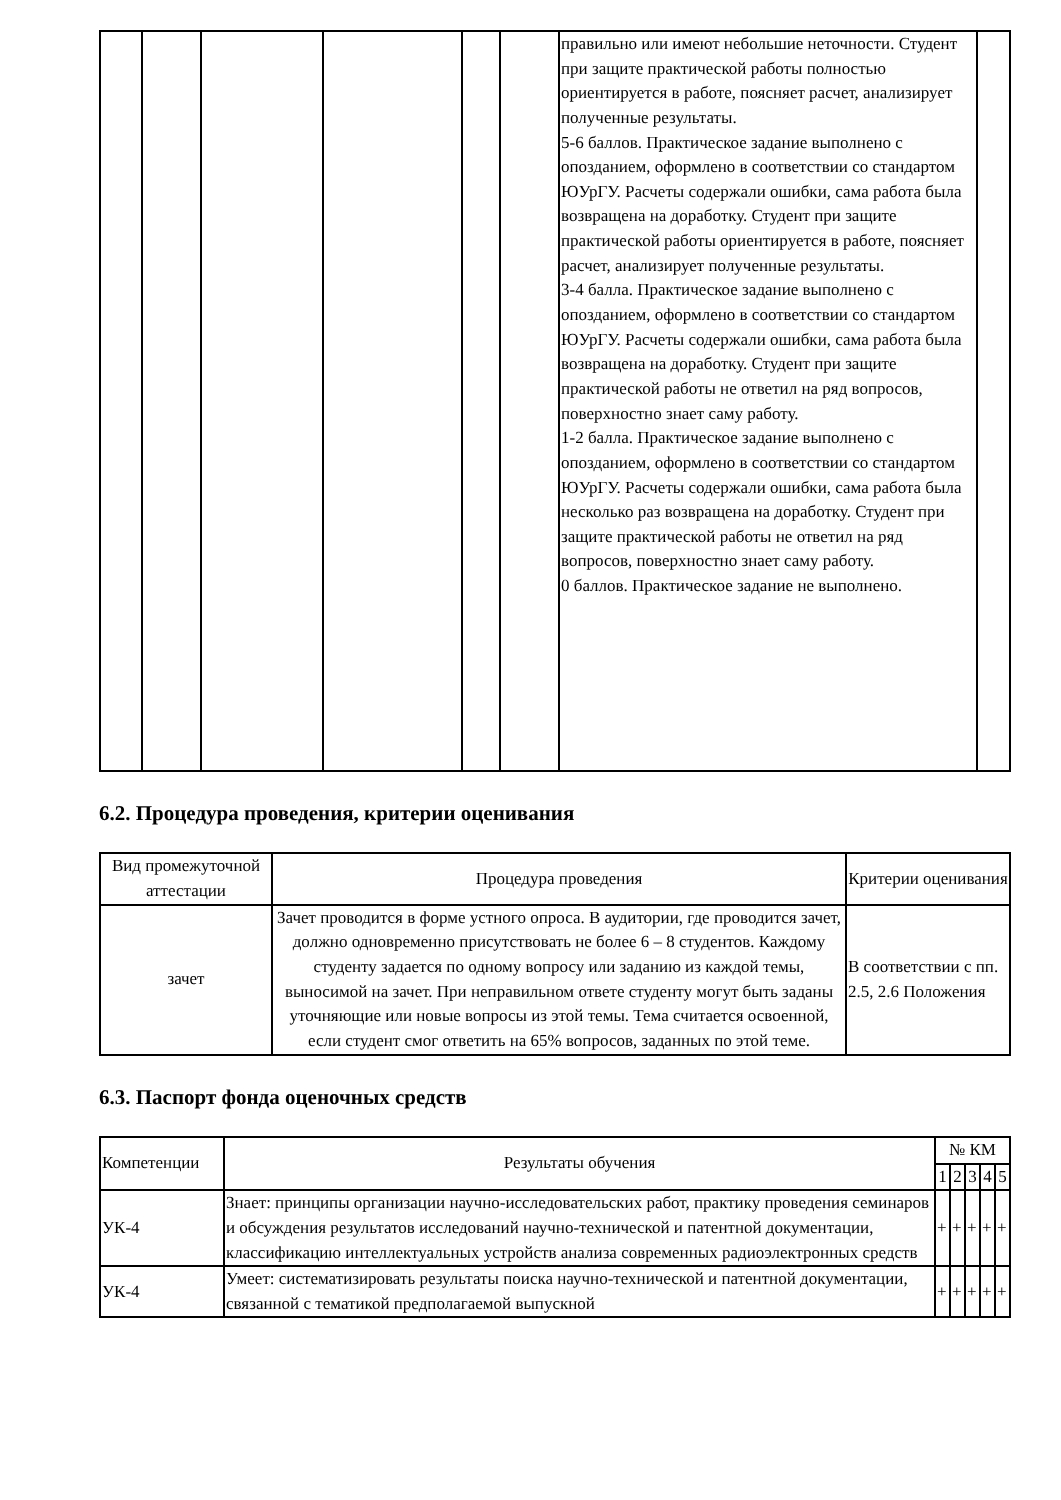| | | | | | | правильно или имеют небольшие неточности. Студент при защите практической работы полностью ориентируется в работе, поясняет расчет, анализирует полученные результаты. 5-6 баллов. Практическое задание выполнено с опозданием, оформлено в соответствии со стандартом ЮУрГУ. Расчеты содержали ошибки, сама работа была возвращена на доработку. Студент при защите практической работы ориентируется в работе, поясняет расчет, анализирует полученные результаты. 3-4 балла. Практическое задание выполнено с опозданием, оформлено в соответствии со стандартом ЮУрГУ. Расчеты содержали ошибки, сама работа была возвращена на доработку. Студент при защите практической работы не ответил на ряд вопросов, поверхностно знает саму работу. 1-2 балла. Практическое задание выполнено с опозданием, оформлено в соответствии со стандартом ЮУрГУ. Расчеты содержали ошибки, сама работа была несколько раз возвращена на доработку. Студент при защите практической работы не ответил на ряд вопросов, поверхностно знает саму работу. 0 баллов. Практическое задание не выполнено. | |
6.2. Процедура проведения, критерии оценивания
| Вид промежуточной аттестации | Процедура проведения | Критерии оценивания |
| --- | --- | --- |
| зачет | Зачет проводится в форме устного опроса. В аудитории, где проводится зачет, должно одновременно присутствовать не более 6 – 8 студентов. Каждому студенту задается по одному вопросу или заданию из каждой темы, выносимой на зачет. При неправильном ответе студенту могут быть заданы уточняющие или новые вопросы из этой темы. Тема считается освоенной, если студент смог ответить на 65% вопросов, заданных по этой теме. | В соответствии с пп. 2.5, 2.6 Положения |
6.3. Паспорт фонда оценочных средств
| Компетенции | Результаты обучения | № КМ | | | | |
| --- | --- | --- | --- | --- | --- | --- |
| | | 1 | 2 | 3 | 4 | 5 |
| УК-4 | Знает: принципы организации научно-исследовательских работ, практику проведения семинаров и обсуждения результатов исследований научно-технической и патентной документации, классификацию интеллектуальных устройств анализа современных радиоэлектронных средств | + | + | + | + | + |
| УК-4 | Умеет: систематизировать результаты поиска научно-технической и патентной документации, связанной с тематикой предполагаемой выпускной | + | + | + | + | + |